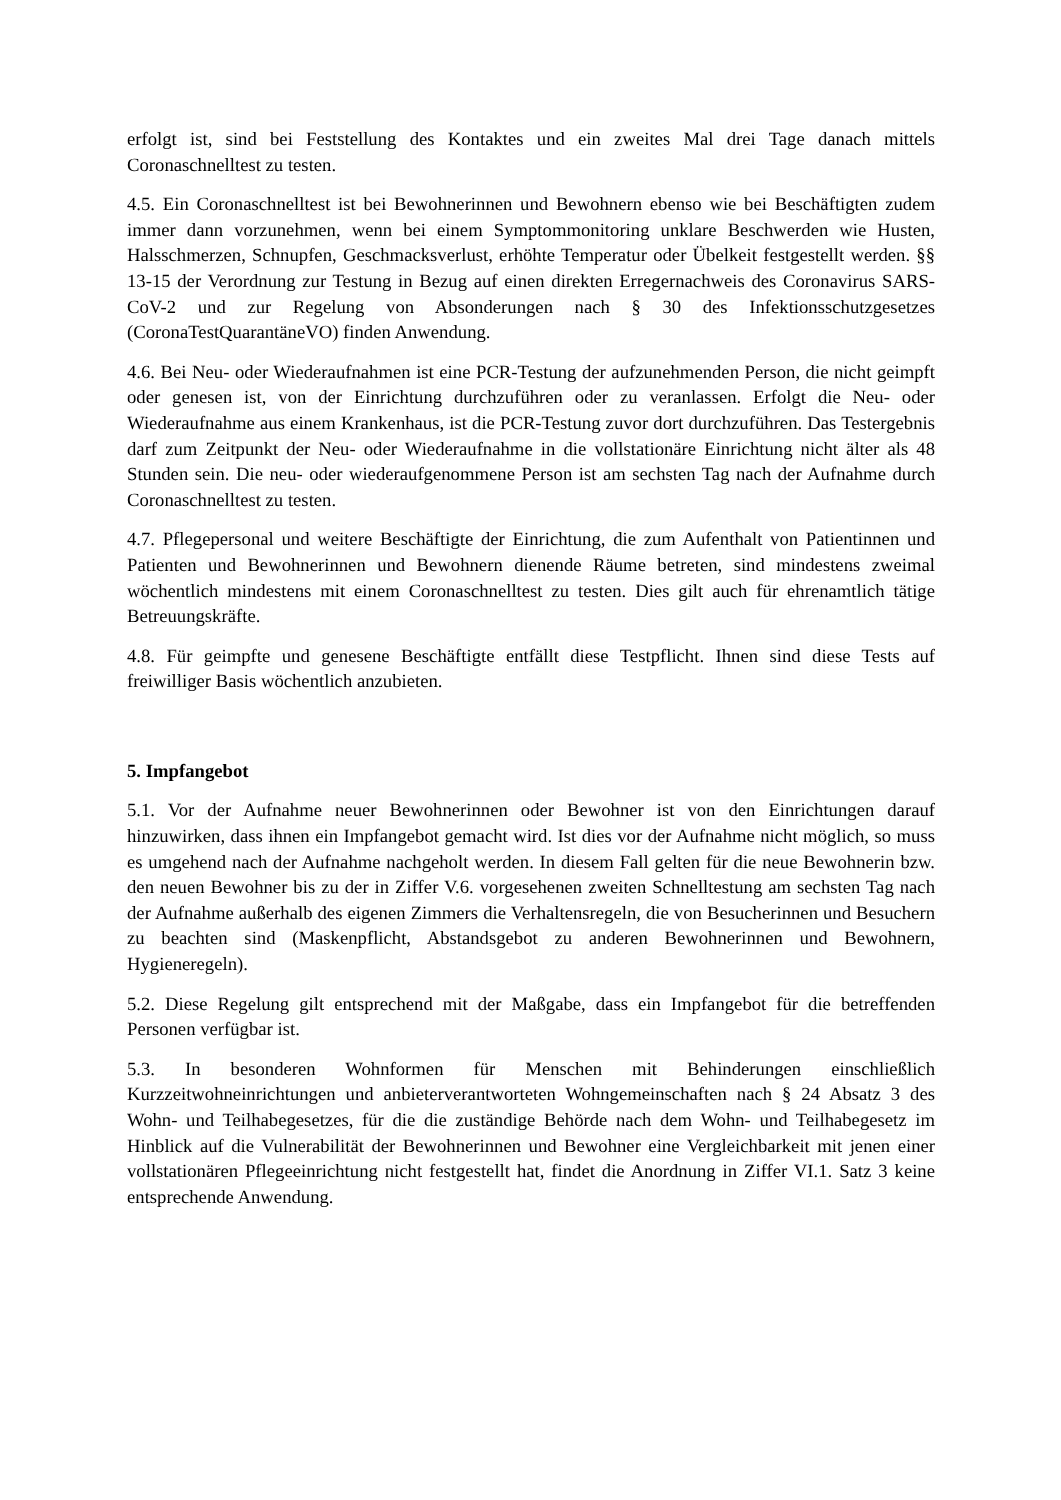erfolgt ist, sind bei Feststellung des Kontaktes und ein zweites Mal drei Tage danach mittels Coronaschnelltest zu testen.
4.5. Ein Coronaschnelltest ist bei Bewohnerinnen und Bewohnern ebenso wie bei Beschäftigten zudem immer dann vorzunehmen, wenn bei einem Symptommonitoring unklare Beschwerden wie Husten, Halsschmerzen, Schnupfen, Geschmacksverlust, erhöhte Temperatur oder Übelkeit festgestellt werden. §§ 13-15 der Verordnung zur Testung in Bezug auf einen direkten Erregernachweis des Coronavirus SARS-CoV-2 und zur Regelung von Absonderungen nach § 30 des Infektionsschutzgesetzes (CoronaTestQuarantäneVO) finden Anwendung.
4.6. Bei Neu- oder Wiederaufnahmen ist eine PCR-Testung der aufzunehmenden Person, die nicht geimpft oder genesen ist, von der Einrichtung durchzuführen oder zu veranlassen. Erfolgt die Neu- oder Wiederaufnahme aus einem Krankenhaus, ist die PCR-Testung zuvor dort durchzuführen. Das Testergebnis darf zum Zeitpunkt der Neu- oder Wiederaufnahme in die vollstationäre Einrichtung nicht älter als 48 Stunden sein. Die neu- oder wiederaufgenommene Person ist am sechsten Tag nach der Aufnahme durch Coronaschnelltest zu testen.
4.7. Pflegepersonal und weitere Beschäftigte der Einrichtung, die zum Aufenthalt von Patientinnen und Patienten und Bewohnerinnen und Bewohnern dienende Räume betreten, sind mindestens zweimal wöchentlich mindestens mit einem Coronaschnelltest zu testen. Dies gilt auch für ehrenamtlich tätige Betreuungskräfte.
4.8. Für geimpfte und genesene Beschäftigte entfällt diese Testpflicht. Ihnen sind diese Tests auf freiwilliger Basis wöchentlich anzubieten.
5. Impfangebot
5.1. Vor der Aufnahme neuer Bewohnerinnen oder Bewohner ist von den Einrichtungen darauf hinzuwirken, dass ihnen ein Impfangebot gemacht wird. Ist dies vor der Aufnahme nicht möglich, so muss es umgehend nach der Aufnahme nachgeholt werden. In diesem Fall gelten für die neue Bewohnerin bzw. den neuen Bewohner bis zu der in Ziffer V.6. vorgesehenen zweiten Schnelltestung am sechsten Tag nach der Aufnahme außerhalb des eigenen Zimmers die Verhaltensregeln, die von Besucherinnen und Besuchern zu beachten sind (Maskenpflicht, Abstandsgebot zu anderen Bewohnerinnen und Bewohnern, Hygieneregeln).
5.2. Diese Regelung gilt entsprechend mit der Maßgabe, dass ein Impfangebot für die betreffenden Personen verfügbar ist.
5.3. In besonderen Wohnformen für Menschen mit Behinderungen einschließlich Kurzzeitwohneinrichtungen und anbieterverantworteten Wohngemeinschaften nach § 24 Absatz 3 des Wohn- und Teilhabegesetzes, für die die zuständige Behörde nach dem Wohn- und Teilhabegesetz im Hinblick auf die Vulnerabilität der Bewohnerinnen und Bewohner eine Vergleichbarkeit mit jenen einer vollstationären Pflegeeinrichtung nicht festgestellt hat, findet die Anordnung in Ziffer VI.1. Satz 3 keine entsprechende Anwendung.